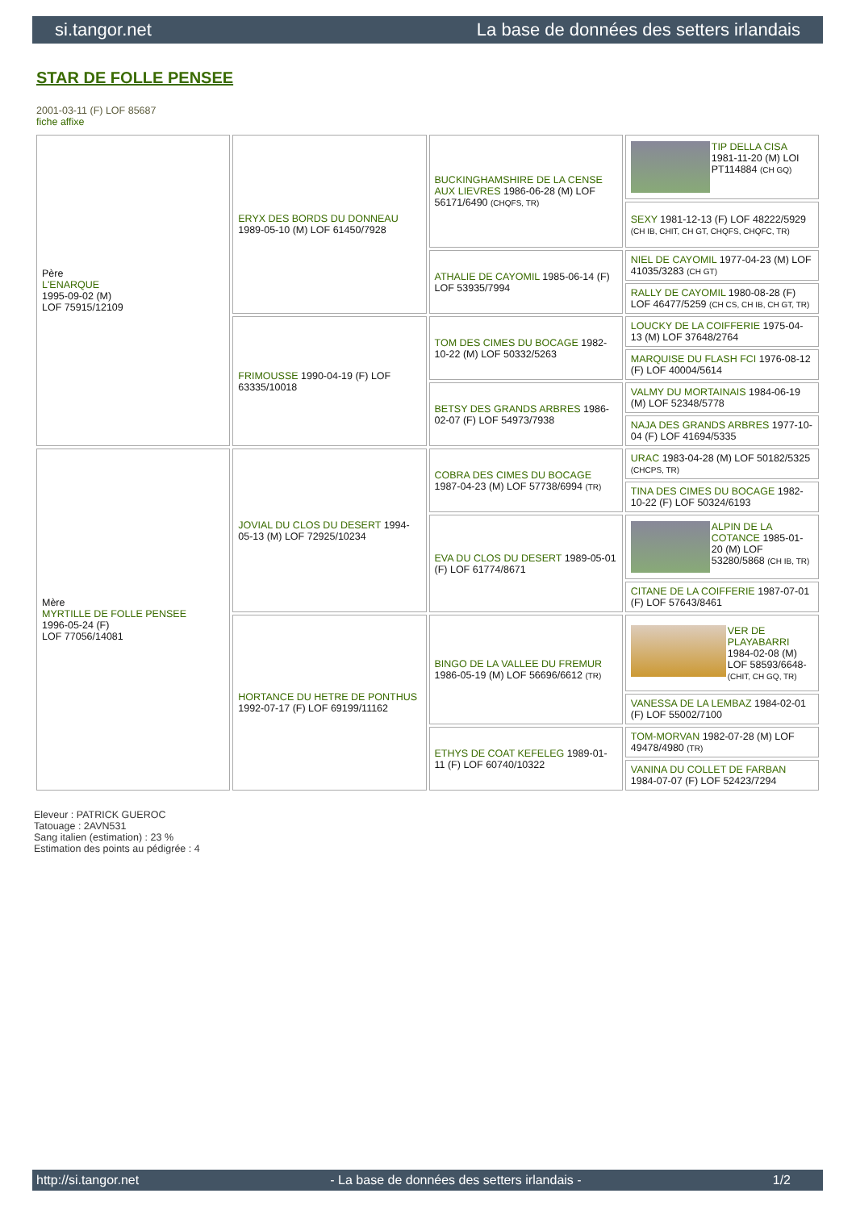si.tangor.net La base de données des setters irlandais
STAR DE FOLLE PENSEE
2001-03-11 (F) LOF 85687
fiche affixe
| Père L'ENARQUE 1995-09-02 (M) LOF 75915/12109 | ERYX DES BORDS DU DONNEAU 1989-05-10 (M) LOF 61450/7928 | BUCKINGHAMSHIRE DE LA CENSE AUX LIEVRES 1986-06-28 (M) LOF 56171/6490 (CHQFS, TR) | TIP DELLA CISA 1981-11-20 (M) LOI PT114884 (CH GQ) |
| | | | SEXY 1981-12-13 (F) LOF 48222/5929 (CH IB, CHIT, CH GT, CHQFS, CHQFC, TR) |
| | | ATHALIE DE CAYOMIL 1985-06-14 (F) LOF 53935/7994 | NIEL DE CAYOMIL 1977-04-23 (M) LOF 41035/3283 (CH GT) |
| | | | RALLY DE CAYOMIL 1980-08-28 (F) LOF 46477/5259 (CH CS, CH IB, CH GT, TR) |
| | FRIMOUSSE 1990-04-19 (F) LOF 63335/10018 | TOM DES CIMES DU BOCAGE 1982-10-22 (M) LOF 50332/5263 | LOUCKY DE LA COIFFERIE 1975-04-13 (M) LOF 37648/2764 |
| | | | MARQUISE DU FLASH FCI 1976-08-12 (F) LOF 40004/5614 |
| | | BETSY DES GRANDS ARBRES 1986-02-07 (F) LOF 54973/7938 | VALMY DU MORTAINAIS 1984-06-19 (M) LOF 52348/5778 |
| | | | NAJA DES GRANDS ARBRES 1977-10-04 (F) LOF 41694/5335 |
| Mère MYRTILLE DE FOLLE PENSEE 1996-05-24 (F) LOF 77056/14081 | JOVIAL DU CLOS DU DESERT 1994-05-13 (M) LOF 72925/10234 | COBRA DES CIMES DU BOCAGE 1987-04-23 (M) LOF 57738/6994 (TR) | URAC 1983-04-28 (M) LOF 50182/5325 (CHCPS, TR) |
| | | | TINA DES CIMES DU BOCAGE 1982-10-22 (F) LOF 50324/6193 |
| | | EVA DU CLOS DU DESERT 1989-05-01 (F) LOF 61774/8671 | ALPIN DE LA COTANCE 1985-01-20 (M) LOF 53280/5868 (CH IB, TR) |
| | | | CITANE DE LA COIFFERIE 1987-07-01 (F) LOF 57643/8461 |
| | HORTANCE DU HETRE DE PONTHUS 1992-07-17 (F) LOF 69199/11162 | BINGO DE LA VALLEE DU FREMUR 1986-05-19 (M) LOF 56696/6612 (TR) | VER DE PLAYABARRI 1984-02-08 (M) LOF 58593/6648- (CHIT, CH GQ, TR) |
| | | | VANESSA DE LA LEMBAZ 1984-02-01 (F) LOF 55002/7100 |
| | | ETHYS DE COAT KEFELEG 1989-01-11 (F) LOF 60740/10322 | TOM-MORVAN 1982-07-28 (M) LOF 49478/4980 (TR) |
| | | | VANINA DU COLLET DE FARBAN 1984-07-07 (F) LOF 52423/7294 |
Eleveur : PATRICK GUEROC
Tatouage : 2AVN531
Sang italien (estimation) : 23 %
Estimation des points au pédigrée : 4
http://si.tangor.net - La base de données des setters irlandais - 1/2